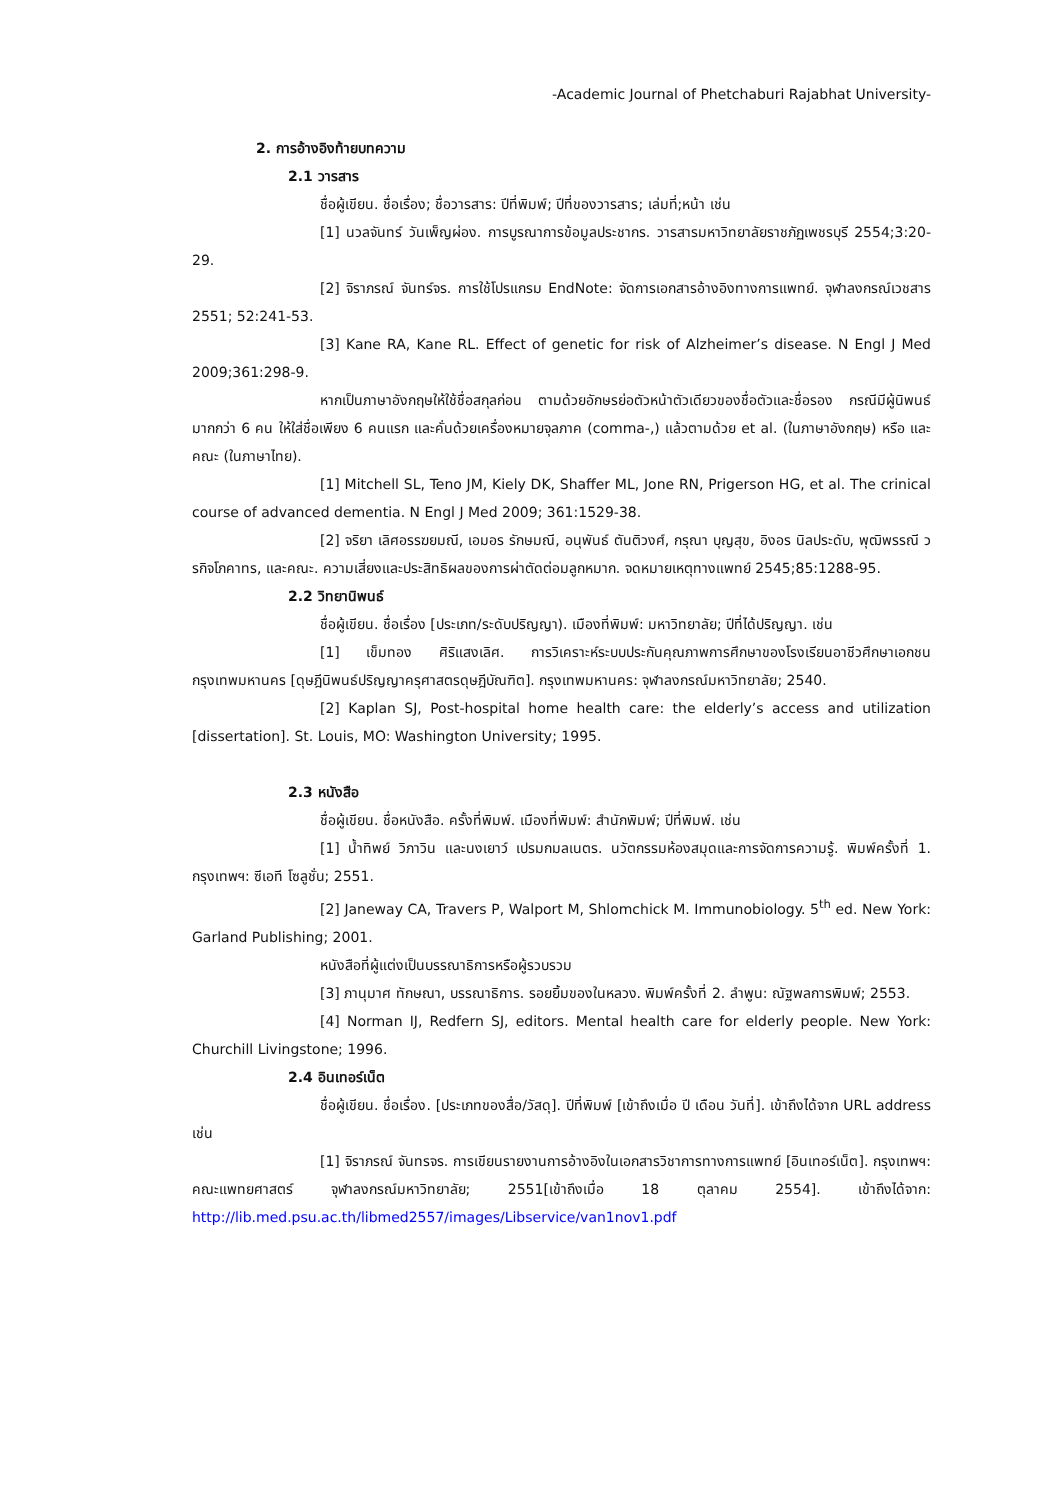-Academic Journal of Phetchaburi Rajabhat University-
2. การอ้างอิงท้ายบทความ
2.1 วารสาร
ชื่อผู้เขียน. ชื่อเรื่อง; ชื่อวารสาร: ปีที่พิมพ์; ปีที่ของวารสาร; เล่มที่;หน้า เช่น
[1] นวลจันทร์ วันเพ็ญผ่อง. การบูรณาการข้อมูลประชากร. วารสารมหาวิทยาลัยราชภัฏเพชรบุรี 2554;3:20-29.
[2] จิราภรณ์ จันทร์จร. การใช้โปรแกรม EndNote: จัดการเอกสารอ้างอิงทางการแพทย์. จุฬาลงกรณ์เวชสาร 2551; 52:241-53.
[3] Kane RA, Kane RL. Effect of genetic for risk of Alzheimer’s disease. N Engl J Med 2009;361:298-9.
หากเป็นภาษาอังกฤษให้ใช้ชื่อสกุลก่อน ตามด้วยอักษรย่อตัวหน้าตัวเดียวของชื่อตัวและชื่อรอง กรณีมีผู้นิพนธ์มากกว่า 6 คน ให้ใส่ชื่อเพียง 6 คนแรก และคั่นด้วยเครื่องหมายจุลภาค (comma-,) แล้วตามด้วย et al. (ในภาษาอังกฤษ) หรือ และคณะ (ในภาษาไทย).
[1] Mitchell SL, Teno JM, Kiely DK, Shaffer ML, Jone RN, Prigerson HG, et al. The crinical course of advanced dementia. N Engl J Med 2009; 361:1529-38.
[2] จริยา เลิศอรรฆยมณี, เอมอร รักษมณี, อนุพันธ์ ตันติวงศ์, กรุณา บุญสุข, อิงอร นิลประดับ, พุฒิพรรณี วรกิจโภคาทร, และคณะ. ความเสี่ยงและประสิทธิผลของการผ่าตัดต่อมลูกหมาก. จดหมายเหตุทางแพทย์ 2545;85:1288-95.
2.2 วิทยานิพนธ์
ชื่อผู้เขียน. ชื่อเรื่อง [ประเภท/ระดับปริญญา). เมืองที่พิมพ์: มหาวิทยาลัย; ปีที่ได้ปริญญา. เช่น
[1] เข็มทอง ศิริแสงเลิศ. การวิเคราะห์ระบบประกันคุณภาพการศึกษาของโรงเรียนอาชีวศึกษาเอกชน กรุงเทพมหานคร [ดุษฎีนิพนธ์ปริญญาครุศาสตรดุษฎีบัณฑิต]. กรุงเทพมหานคร: จุฬาลงกรณ์มหาวิทยาลัย; 2540.
[2] Kaplan SJ, Post-hospital home health care: the elderly’s access and utilization [dissertation]. St. Louis, MO: Washington University; 1995.
2.3 หนังสือ
ชื่อผู้เขียน. ชื่อหนังสือ. ครั้งที่พิมพ์. เมืองที่พิมพ์: สำนักพิมพ์; ปีที่พิมพ์. เช่น
[1] น้ำทิพย์ วิภาวิน และนงเยาว์ เปรมกมลเนตร. นวัตกรรมห้องสมุดและการจัดการความรู้. พิมพ์ครั้งที่ 1. กรุงเทพฯ: ซีเอที โซลูชั่น; 2551.
[2] Janeway CA, Travers P, Walport M, Shlomchick M. Immunobiology. 5<sup>th</sup> ed. New York: Garland Publishing; 2001.
หนังสือที่ผู้แต่งเป็นบรรณาธิการหรือผู้รวบรวม
[3] ภานุมาศ ทักษณา, บรรณาธิการ. รอยยิ้มของในหลวง. พิมพ์ครั้งที่ 2. ลำพูน: ณัฐพลการพิมพ์; 2553.
[4] Norman IJ, Redfern SJ, editors. Mental health care for elderly people. New York: Churchill Livingstone; 1996.
2.4 อินเทอร์เน็ต
ชื่อผู้เขียน. ชื่อเรื่อง. [ประเภทของสื่อ/วัสดุ]. ปีที่พิมพ์ [เข้าถึงเมื่อ ปี เดือน วันที่]. เข้าถึงได้จาก URL address เช่น
[1] จิราภรณ์ จันทรจร. การเขียนรายงานการอ้างอิงในเอกสารวิชาการทางการแพทย์ [อินเทอร์เน็ต]. กรุงเทพฯ: คณะแพทยศาสตร์ จุฬาลงกรณ์มหาวิทยาลัย; 2551[เข้าถึงเมื่อ 18 ตุลาคม 2554]. เข้าถึงได้จาก: http://lib.med.psu.ac.th/libmed2557/images/Libservice/van1nov1.pdf